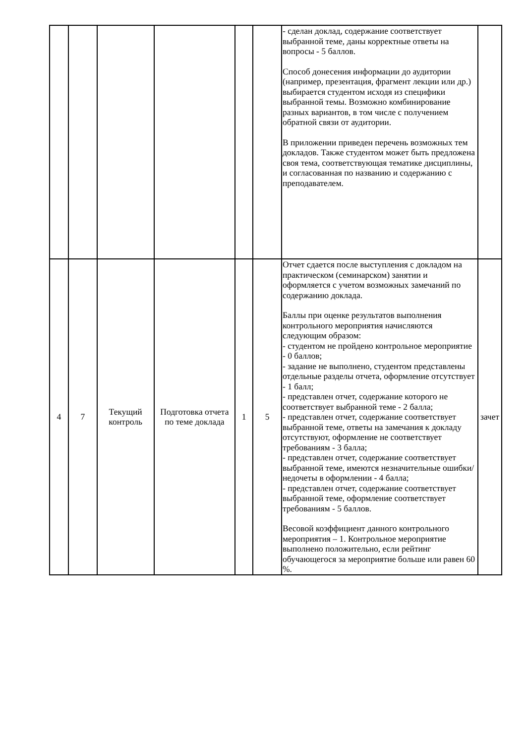| | | | | | | - сделан доклад, содержание соответствует выбранной теме, даны корректные ответы на вопросы - 5 баллов. Способ донесения информации до аудитории (например, презентация, фрагмент лекции или др.) выбирается студентом исходя из специфики выбранной темы. Возможно комбинирование разных вариантов, в том числе с получением обратной связи от аудитории. В приложении приведен перечень возможных тем докладов. Также студентом может быть предложена своя тема, соответствующая тематике дисциплины, и согласованная по названию и содержанию с преподавателем. | |
| 4 | 7 | Текущий контроль | Подготовка отчета по теме доклада | 1 | 5 | Отчет сдается после выступления с докладом на практическом (семинарском) занятии и оформляется с учетом возможных замечаний по содержанию доклада. Баллы при оценке результатов выполнения контрольного мероприятия начисляются следующим образом: - студентом не пройдено контрольное мероприятие - 0 баллов; - задание не выполнено, студентом представлены отдельные разделы отчета, оформление отсутствует - 1 балл; - представлен отчет, содержание которого не соответствует выбранной теме - 2 балла; - представлен отчет, содержание соответствует выбранной теме, ответы на замечания к докладу отсутствуют, оформление не соответствует требованиям - 3 балла; - представлен отчет, содержание соответствует выбранной теме, имеются незначительные ошибки/недочеты в оформлении - 4 балла; - представлен отчет, содержание соответствует выбранной теме, оформление соответствует требованиям - 5 баллов. Весовой коэффициент данного контрольного мероприятия – 1. Контрольное мероприятие выполнено положительно, если рейтинг обучающегося за мероприятие больше или равен 60 %. | зачет |